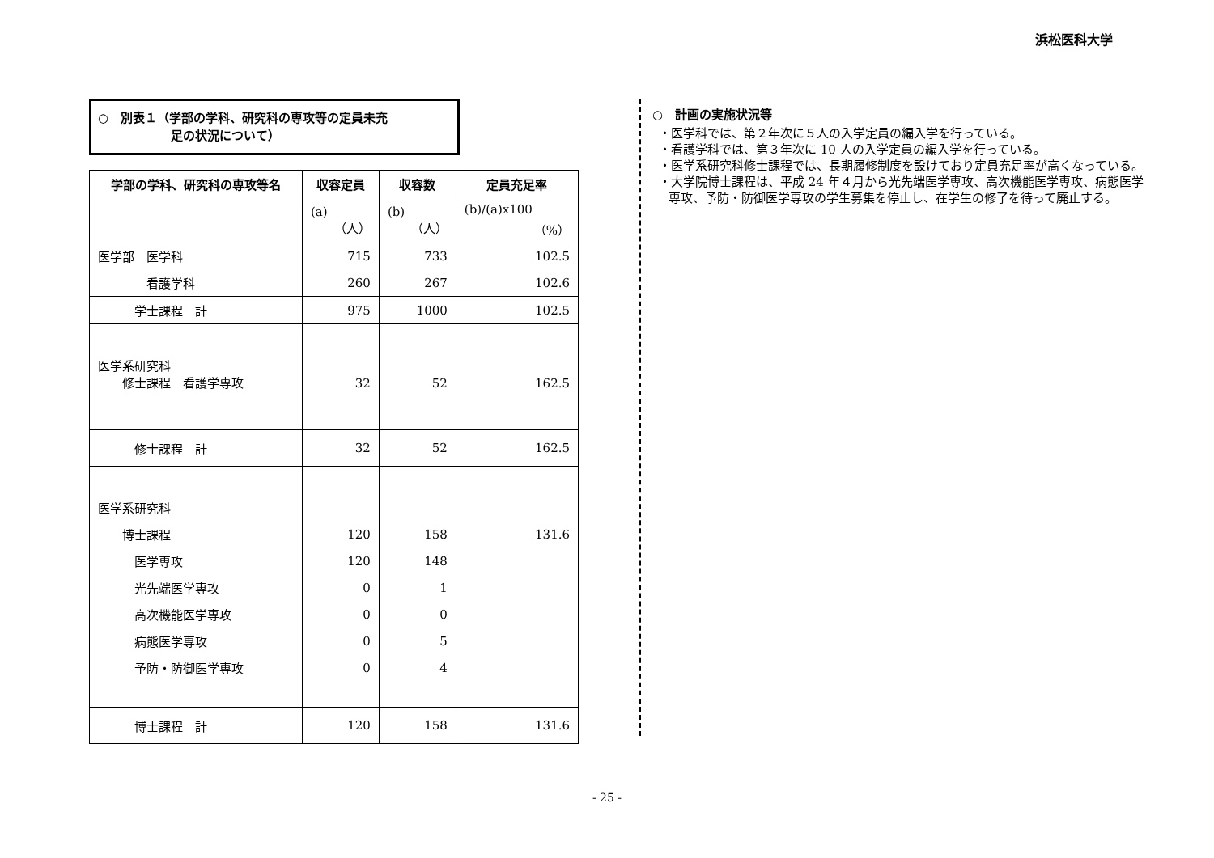浜松医科大学
○　別表１（学部の学科、研究科の専攻等の定員未充
　　　　　　足の状況について）
| 学部の学科、研究科の専攻等名 | 収容定員 | 収容数 | 定員充足率 |
| --- | --- | --- | --- |
| | (a) （人） | (b) （人） | (b)/(a)x100 （%） |
| 医学部 医学科 | 715 | 733 | 102.5 |
| 看護学科 | 260 | 267 | 102.6 |
| 学士課程 計 | 975 | 1000 | 102.5 |
| 医学系研究科 修士課程 看護学専攻 | 32 | 52 | 162.5 |
| 修士課程 計 | 32 | 52 | 162.5 |
| 医学系研究科 | | | |
| 博士課程 | 120 | 158 | 131.6 |
| 医学専攻 | 120 | 148 | |
| 光先端医学専攻 | 0 | 1 | |
| 高次機能医学専攻 | 0 | 0 | |
| 病態医学専攻 | 0 | 5 | |
| 予防・防御医学専攻 | 0 | 4 | |
| 博士課程 計 | 120 | 158 | 131.6 |
○　計画の実施状況等
・医学科では、第２年次に５人の入学定員の編入学を行っている。
・看護学科では、第３年次に 10 人の入学定員の編入学を行っている。
・医学系研究科修士課程では、長期履修制度を設けており定員充足率が高くなっている。
・大学院博士課程は、平成 24 年４月から光先端医学専攻、高次機能医学専攻、病態医学専攻、予防・防御医学専攻の学生募集を停止し、在学生の修了を待って廃止する。
- 25 -